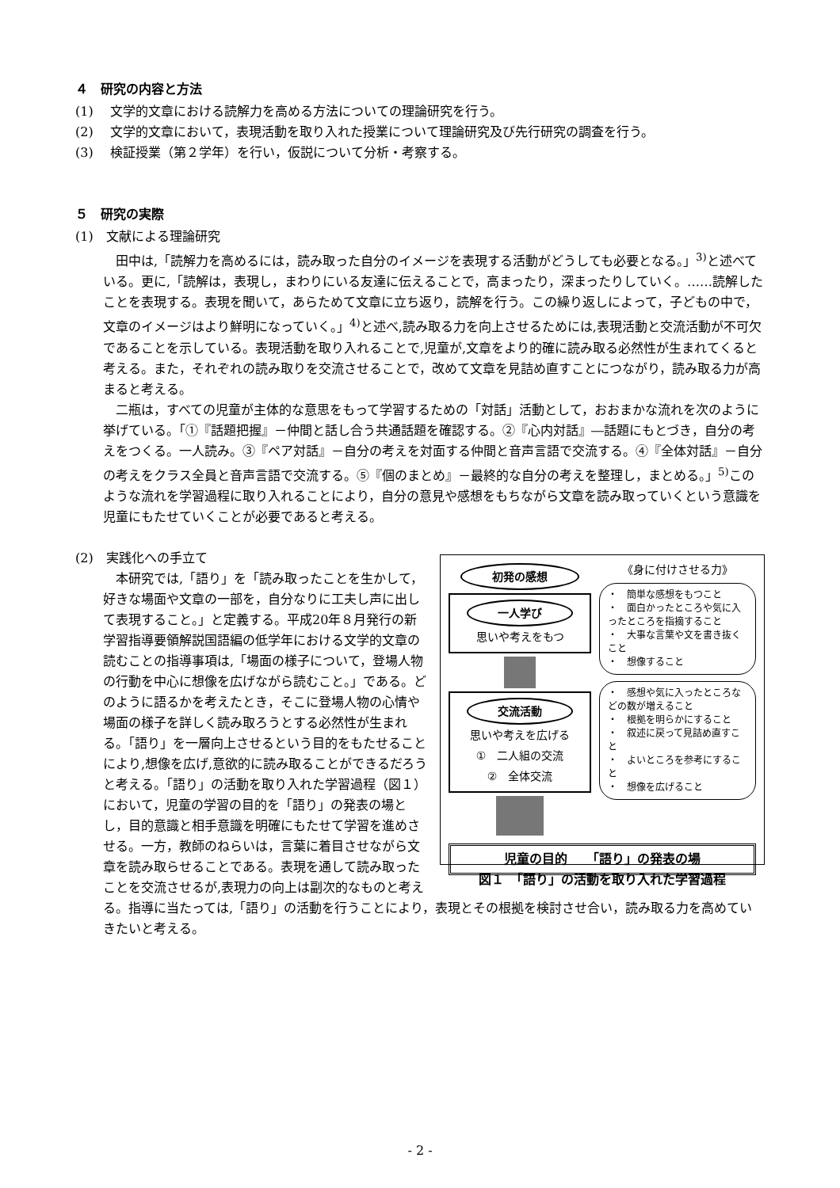４　研究の内容と方法
(1)　 文学的文章における読解力を高める方法についての理論研究を行う。
(2)　 文学的文章において，表現活動を取り入れた授業について理論研究及び先行研究の調査を行う。
(3)　 検証授業（第２学年）を行い，仮説について分析・考察する。
５　研究の実際
(1)　文献による理論研究
　田中は,「読解力を高めるには，読み取った自分のイメージを表現する活動がどうしても必要となる。」<sup>3)</sup>と述べている。更に,「読解は，表現し，まわりにいる友達に伝えることで，高まったり，深まったりしていく。……読解したことを表現する。表現を聞いて，あらためて文章に立ち返り，読解を行う。この繰り返しによって，子どもの中で，文章のイメージはより鮮明になっていく。」<sup>4)</sup>と述べ,読み取る力を向上させるためには,表現活動と交流活動が不可欠であることを示している。表現活動を取り入れることで,児童が,文章をより的確に読み取る必然性が生まれてくると考える。また，それぞれの読み取りを交流させることで，改めて文章を見詰め直すことにつながり，読み取る力が高まると考える。
　二瓶は，すべての児童が主体的な意思をもって学習するための「対話」活動として，おおまかな流れを次のように挙げている。「①『話題把握』－仲間と話し合う共通話題を確認する。②『心内対話』―話題にもとづき，自分の考えをつくる。一人読み。③『ペア対話』－自分の考えを対面する仲間と音声言語で交流する。④『全体対話』－自分の考えをクラス全員と音声言語で交流する。⑤『個のまとめ』－最終的な自分の考えを整理し，まとめる。」<sup>5)</sup>このような流れを学習過程に取り入れることにより，自分の意見や感想をもちながら文章を読み取っていくという意識を児童にもたせていくことが必要であると考える。
初発の感想
一人学び
思いや考えをもつ
交流活動
思いや考えを広げる
①　二人組の交流
②　全体交流
《身に付けさせる力》
・　簡単な感想をもつこと
・　面白かったところや気に入ったところを指摘すること
・　大事な言葉や文を書き抜くこと
・　想像すること
・　感想や気に入ったところなどの数が増えること
・　根拠を明らかにすること
・　叙述に戻って見詰め直すこと
・　よいところを参考にすること
・　想像を広げること
児童の目的　　「語り」の発表の場
図１　「語り」の活動を取り入れた学習過程
(2)　実践化への手立て
　本研究では,「語り」を「読み取ったことを生かして，好きな場面や文章の一部を，自分なりに工夫し声に出して表現すること。」と定義する。平成20年８月発行の新学習指導要領解説国語編の低学年における文学的文章の読むことの指導事項は,「場面の様子について，登場人物の行動を中心に想像を広げながら読むこと。」である。どのように語るかを考えたとき，そこに登場人物の心情や場面の様子を詳しく読み取ろうとする必然性が生まれる。「語り」を一層向上させるという目的をもたせることにより,想像を広げ,意欲的に読み取ることができるだろうと考える。「語り」の活動を取り入れた学習過程（図１）において，児童の学習の目的を「語り」の発表の場とし，目的意識と相手意識を明確にもたせて学習を進めさせる。一方，教師のねらいは，言葉に着目させながら文章を読み取らせることである。表現を通して読み取ったことを交流させるが,表現力の向上は副次的なものと考える。指導に当たっては,「語り」の活動を行うことにより，表現とその根拠を検討させ合い，読み取る力を高めていきたいと考える。
- 2 -